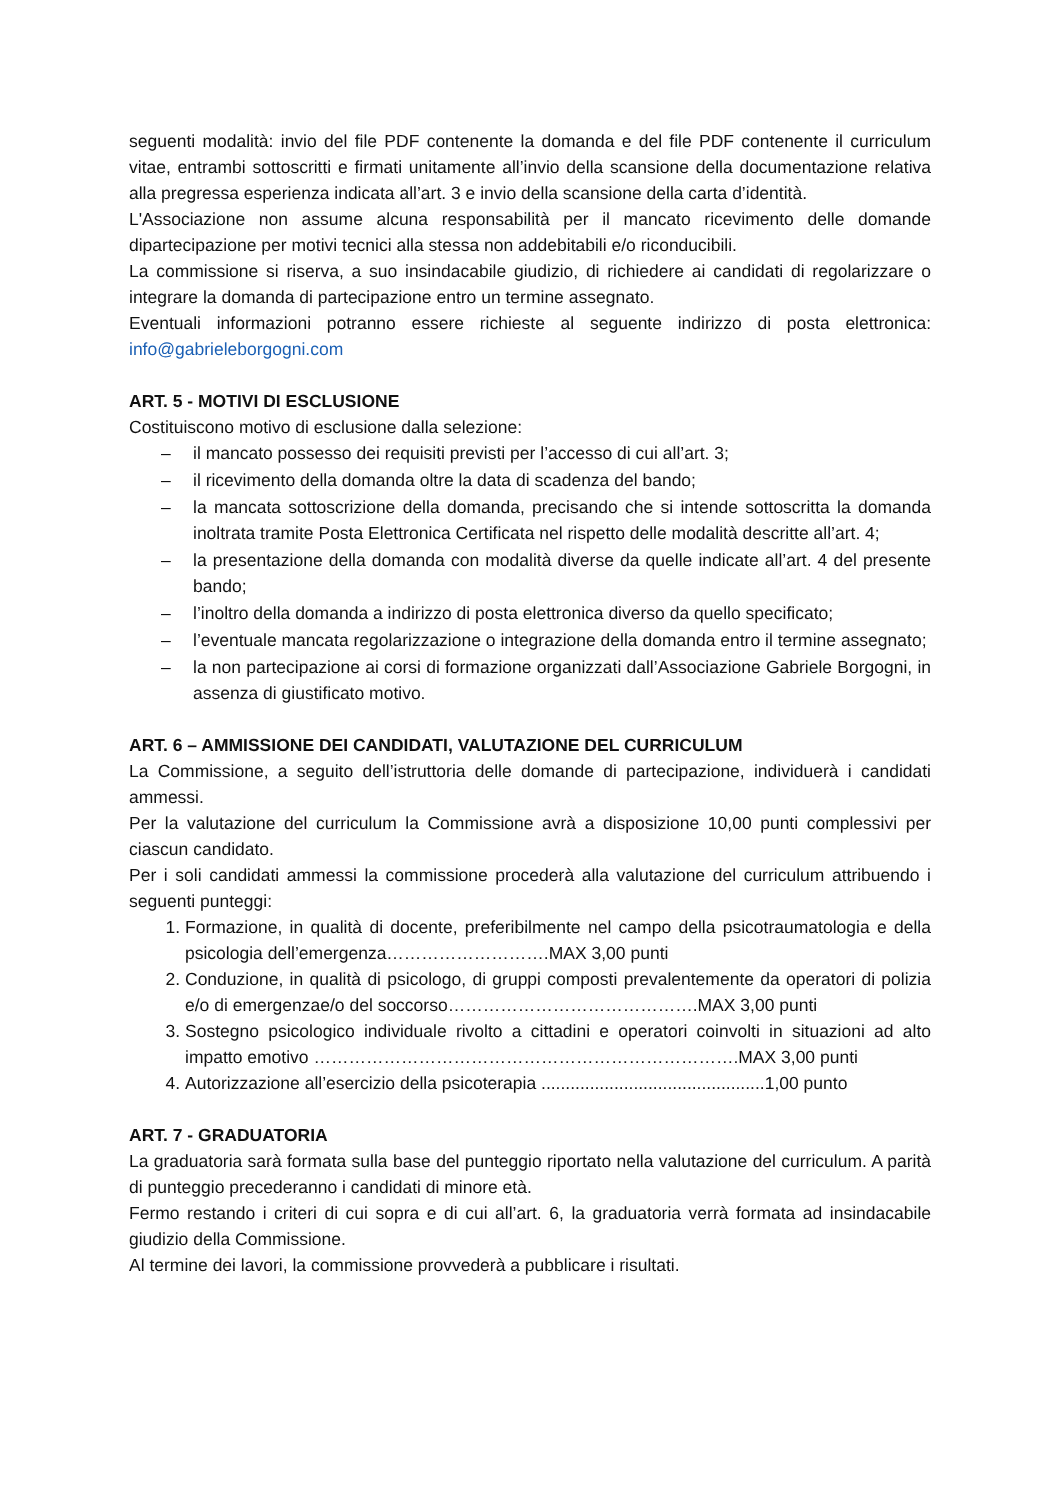seguenti modalità: invio del file PDF contenente la domanda e del file PDF contenente il curriculum vitae, entrambi sottoscritti e firmati unitamente all’invio della scansione della documentazione relativa alla pregressa esperienza indicata all’art. 3 e invio della scansione della carta d’identità.
L'Associazione non assume alcuna responsabilità per il mancato ricevimento delle domande dipartecipazione per motivi tecnici alla stessa non addebitabili e/o riconducibili.
La commissione si riserva, a suo insindacabile giudizio, di richiedere ai candidati di regolarizzare o integrare la domanda di partecipazione entro un termine assegnato.
Eventuali informazioni potranno essere richieste al seguente indirizzo di posta elettronica: info@gabrieleborgogni.com
ART. 5 - MOTIVI DI ESCLUSIONE
Costituiscono motivo di esclusione dalla selezione:
– il mancato possesso dei requisiti previsti per l’accesso di cui all’art. 3;
– il ricevimento della domanda oltre la data di scadenza del bando;
– la mancata sottoscrizione della domanda, precisando che si intende sottoscritta la domanda inoltrata tramite Posta Elettronica Certificata nel rispetto delle modalità descritte all’art. 4;
– la presentazione della domanda con modalità diverse da quelle indicate all’art. 4 del presente bando;
– l’inoltro della domanda a indirizzo di posta elettronica diverso da quello specificato;
– l’eventuale mancata regolarizzazione o integrazione della domanda entro il termine assegnato;
– la non partecipazione ai corsi di formazione organizzati dall’Associazione Gabriele Borgogni, in assenza di giustificato motivo.
ART. 6 – AMMISSIONE DEI CANDIDATI, VALUTAZIONE DEL CURRICULUM
La Commissione, a seguito dell’istruttoria delle domande di partecipazione, individuerà i candidati ammessi.
Per la valutazione del curriculum la Commissione avrà a disposizione 10,00 punti complessivi per ciascun candidato.
Per i soli candidati ammessi la commissione procederà alla valutazione del curriculum attribuendo i seguenti punteggi:
1. Formazione, in qualità di docente, preferibilmente nel campo della psicotraumatologia e della psicologia dell’emergenza……………………….MAX 3,00 punti
2. Conduzione, in qualità di psicologo, di gruppi composti prevalentemente da operatori di polizia e/o di emergenzae/o del soccorso…………………………………….MAX 3,00 punti
3. Sostegno psicologico individuale rivolto a cittadini e operatori coinvolti in situazioni ad alto impatto emotivo ……………………………………………………………….MAX 3,00 punti
4. Autorizzazione all’esercizio della psicoterapia ..............................................1,00 punto
ART. 7 - GRADUATORIA
La graduatoria sarà formata sulla base del punteggio riportato nella valutazione del curriculum. A parità di punteggio precederanno i candidati di minore età.
Fermo restando i criteri di cui sopra e di cui all’art. 6, la graduatoria verrà formata ad insindacabile giudizio della Commissione.
Al termine dei lavori, la commissione provvederà a pubblicare i risultati.